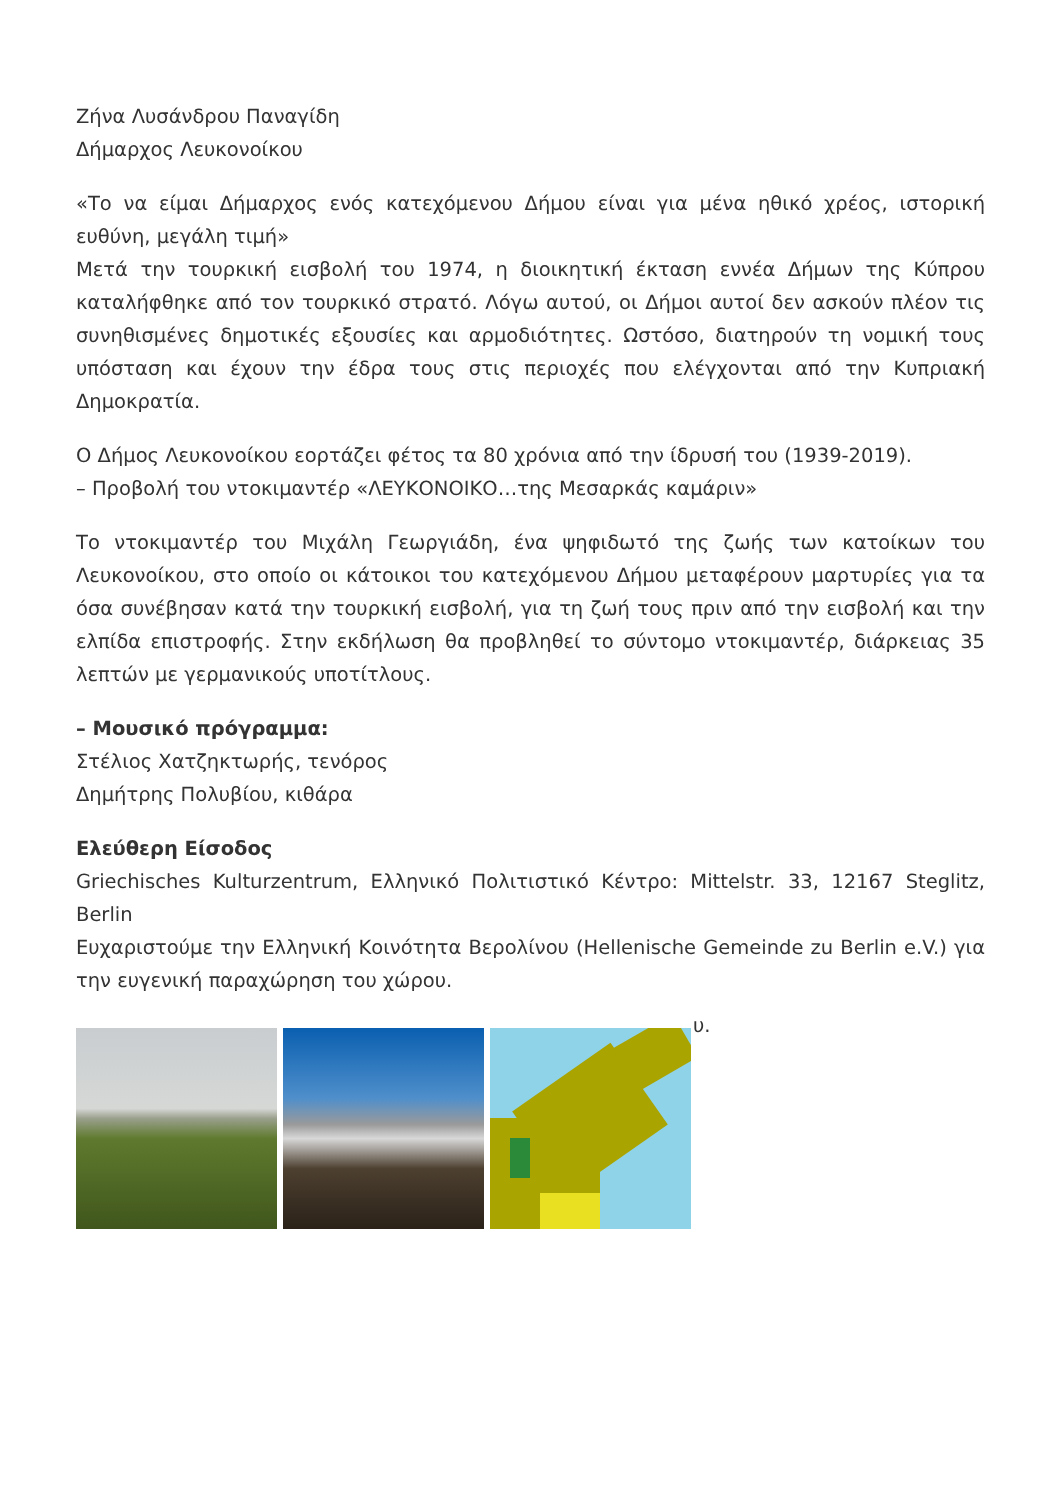Ζήνα Λυσάνδρου Παναγίδη
Δήμαρχος Λευκονοίκου
«Το να είμαι Δήμαρχος ενός κατεχόμενου Δήμου είναι για μένα ηθικό χρέος, ιστορική ευθύνη, μεγάλη τιμή»
Μετά την τουρκική εισβολή του 1974, η διοικητική έκταση εννέα Δήμων της Κύπρου καταλήφθηκε από τον τουρκικό στρατό. Λόγω αυτού, οι Δήμοι αυτοί δεν ασκούν πλέον τις συνηθισμένες δημοτικές εξουσίες και αρμοδιότητες. Ωστόσο, διατηρούν τη νομική τους υπόσταση και έχουν την έδρα τους στις περιοχές που ελέγχονται από την Κυπριακή Δημοκρατία.
Ο Δήμος Λευκονοίκου εορτάζει φέτος τα 80 χρόνια από την ίδρυσή του (1939-2019).
– Προβολή του ντοκιμαντέρ «ΛΕΥΚΟΝΟΙΚΟ…της Μεσαρκάς καμάριν»
Το ντοκιμαντέρ του Μιχάλη Γεωργιάδη, ένα ψηφιδωτό της ζωής των κατοίκων του Λευκονοίκου, στο οποίο οι κάτοικοι του κατεχόμενου Δήμου μεταφέρουν μαρτυρίες για τα όσα συνέβησαν κατά την τουρκική εισβολή, για τη ζωή τους πριν από την εισβολή και την ελπίδα επιστροφής. Στην εκδήλωση θα προβληθεί το σύντομο ντοκιμαντέρ, διάρκειας 35 λεπτών με γερμανικούς υποτίτλους.
– Μουσικό πρόγραμμα:
Στέλιος Χατζηκτωρής, τενόρος
Δημήτρης Πολυβίου, κιθάρα
Ελεύθερη Είσοδος
Griechisches Kulturzentrum, Ελληνικό Πολιτιστικό Κέντρο: Mittelstr. 33, 12167 Steglitz, Berlin
Ευχαριστούμε την Ελληνική Κοινότητα Βερολίνου (Hellenische Gemeinde zu Berlin e.V.) για την ευγενική παραχώρηση του χώρου.
υ.